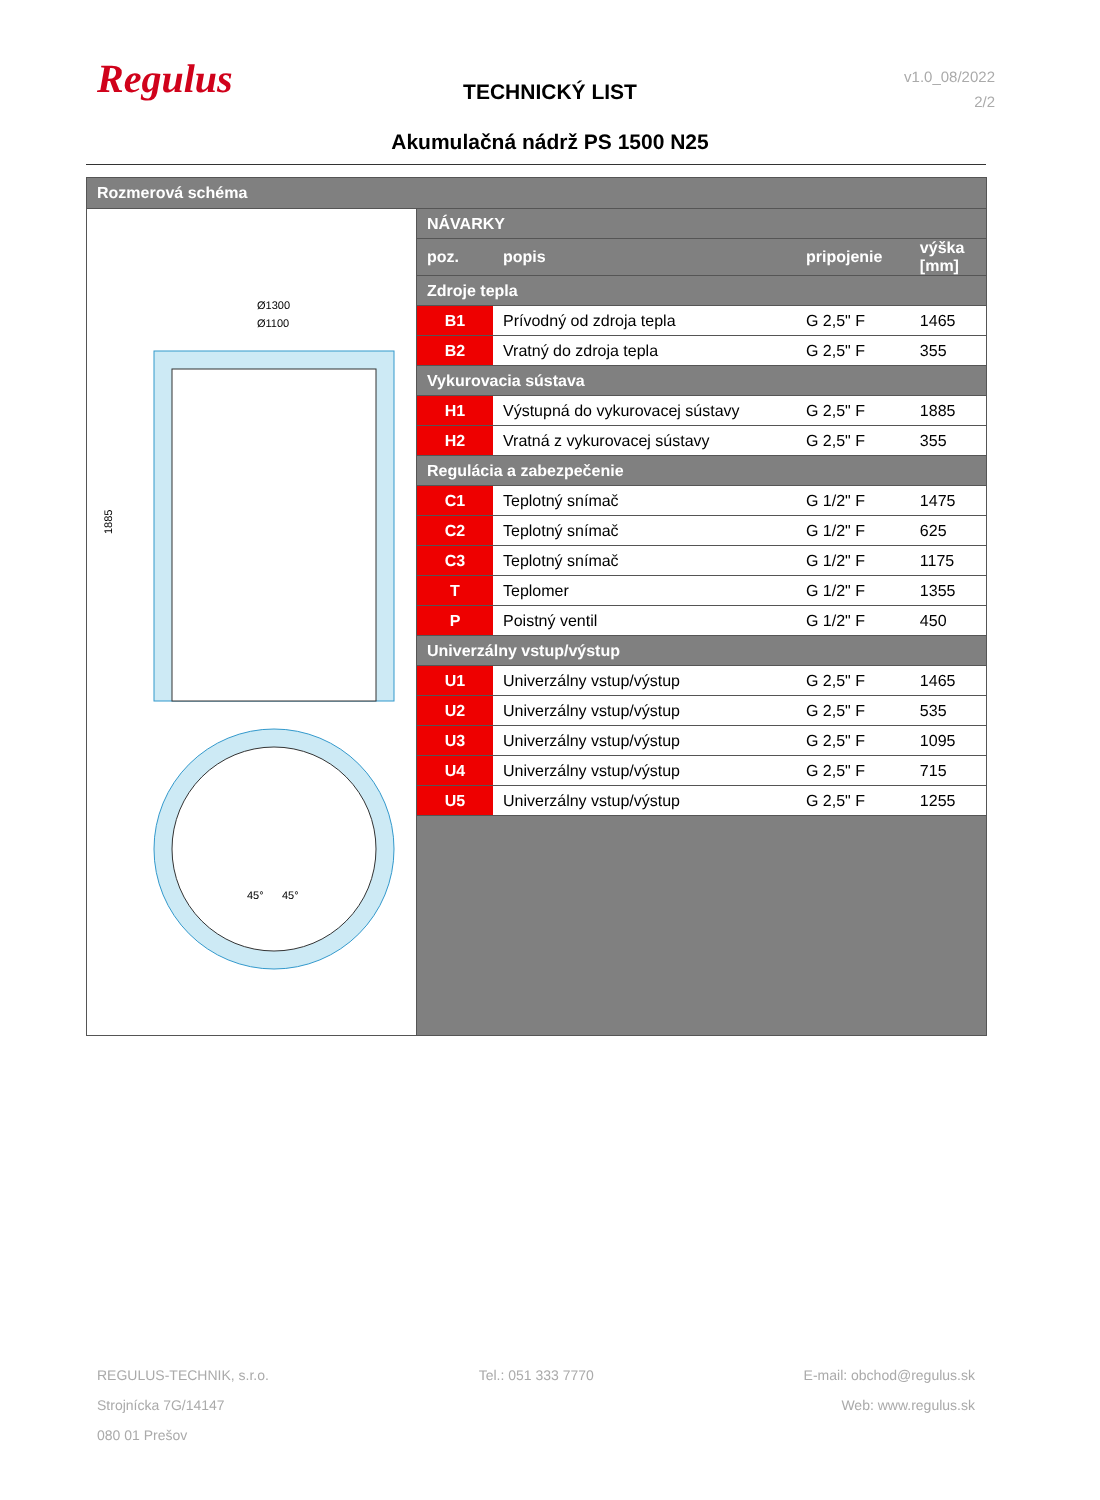Regulus
TECHNICKÝ LIST
v1.0_08/2022
2/2
Akumulačná nádrž PS 1500 N25
Rozmerová schéma
Ø1300
Ø1100
1885
45°
45°
| NÁVARKY | | | |
| poz. | popis | pripojenie | výška [mm] |
| Zdroje tepla | | | |
| B1 | Prívodný od zdroja tepla | G 2,5" F | 1465 |
| B2 | Vratný do zdroja tepla | G 2,5" F | 355 |
| Vykurovacia sústava | | | |
| H1 | Výstupná do vykurovacej sústavy | G 2,5" F | 1885 |
| H2 | Vratná z vykurovacej sústavy | G 2,5" F | 355 |
| Regulácia a zabezpečenie | | | |
| C1 | Teplotný snímač | G 1/2" F | 1475 |
| C2 | Teplotný snímač | G 1/2" F | 625 |
| C3 | Teplotný snímač | G 1/2" F | 1175 |
| T | Teplomer | G 1/2" F | 1355 |
| P | Poistný ventil | G 1/2" F | 450 |
| Univerzálny vstup/výstup | | | |
| U1 | Univerzálny vstup/výstup | G 2,5" F | 1465 |
| U2 | Univerzálny vstup/výstup | G 2,5" F | 535 |
| U3 | Univerzálny vstup/výstup | G 2,5" F | 1095 |
| U4 | Univerzálny vstup/výstup | G 2,5" F | 715 |
| U5 | Univerzálny vstup/výstup | G 2,5" F | 1255 |
REGULUS-TECHNIK, s.r.o.
Strojnícka 7G/14147
080 01 Prešov
Tel.: 051 333 7770 E-mail: obchod@regulus.sk
Web: www.regulus.sk